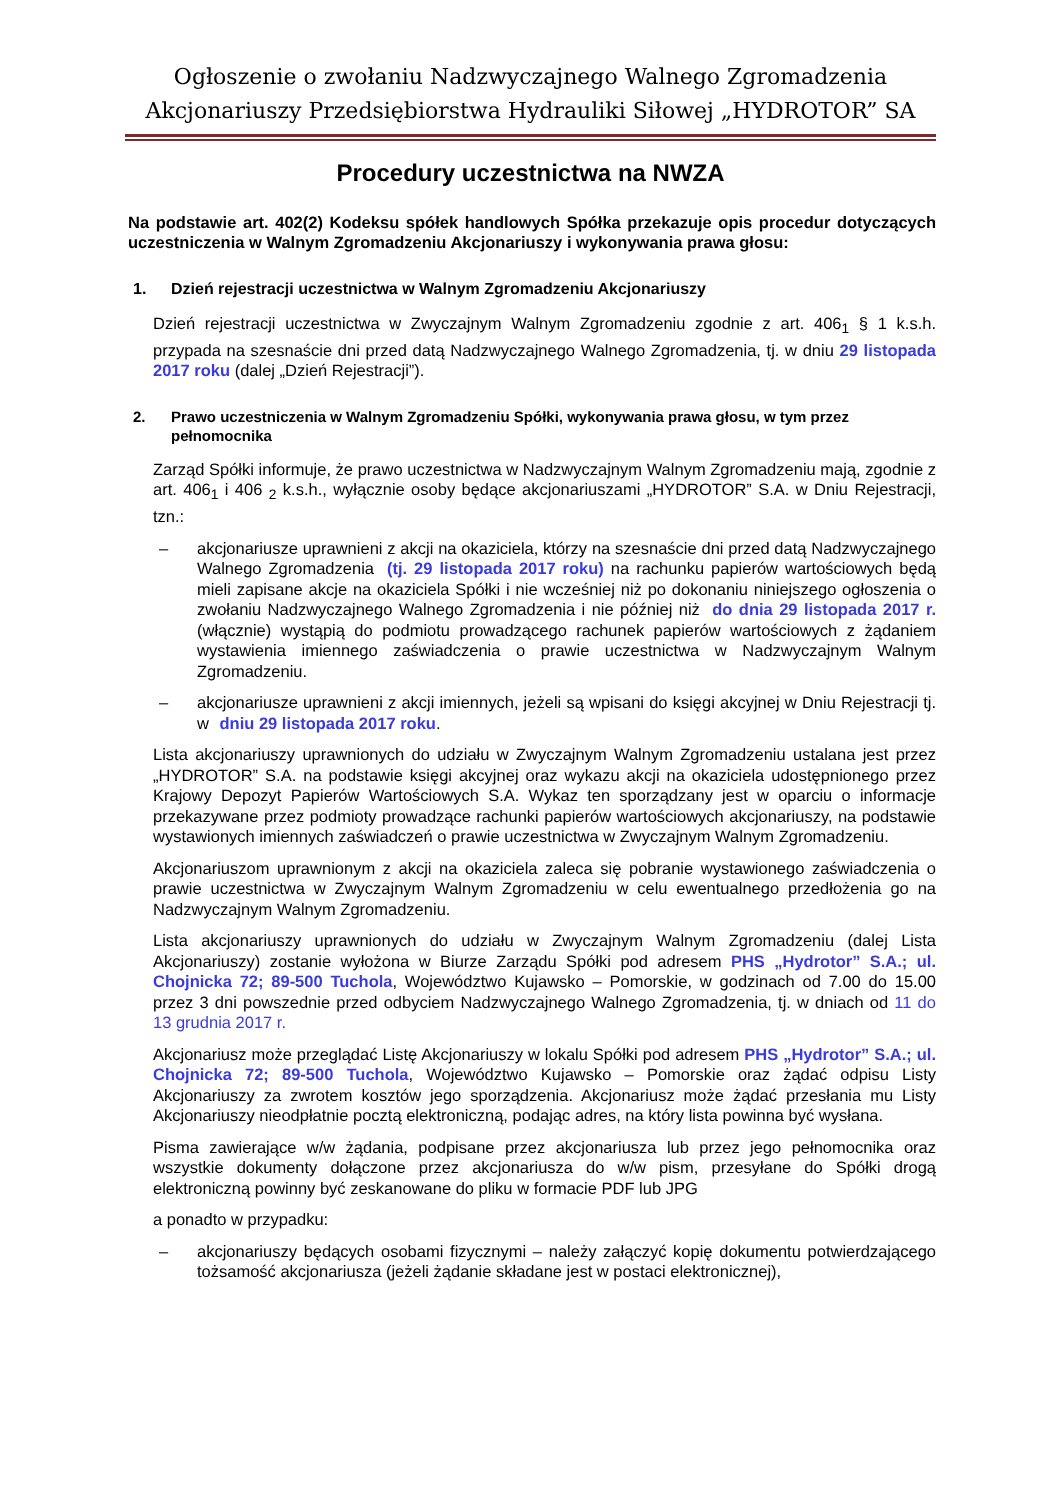Ogłoszenie o zwołaniu Nadzwyczajnego Walnego Zgromadzenia
Akcjonariuszy Przedsiębiorstwa Hydrauliki Siłowej „HYDROTOR” SA
Procedury uczestnictwa na NWZA
Na podstawie art. 402(2) Kodeksu spółek handlowych Spółka przekazuje opis procedur dotyczących uczestniczenia w Walnym Zgromadzeniu Akcjonariuszy i wykonywania prawa głosu:
1. Dzień rejestracji uczestnictwa w Walnym Zgromadzeniu Akcjonariuszy
Dzień rejestracji uczestnictwa w Zwyczajnym Walnym Zgromadzeniu zgodnie z art. 406<sub>1</sub> § 1 k.s.h. przypada na szesnaście dni przed datą Nadzwyczajnego Walnego Zgromadzenia, tj. w dniu 29 listopada 2017 roku (dalej „Dzień Rejestracji”).
2. Prawo uczestniczenia w Walnym Zgromadzeniu Spółki, wykonywania prawa głosu, w tym przez pełnomocnika
Zarząd Spółki informuje, że prawo uczestnictwa w Nadzwyczajnym Walnym Zgromadzeniu mają, zgodnie z art. 406<sub>1</sub> i 406 <sub>2</sub> k.s.h., wyłącznie osoby będące akcjonariuszami „HYDROTOR” S.A. w Dniu Rejestracji, tzn.:
– akcjonariusze uprawnieni z akcji na okaziciela, którzy na szesnaście dni przed datą Nadzwyczajnego Walnego Zgromadzenia (tj. 29 listopada 2017 roku) na rachunku papierów wartościowych będą mieli zapisane akcje na okaziciela Spółki i nie wcześniej niż po dokonaniu niniejszego ogłoszenia o zwołaniu Nadzwyczajnego Walnego Zgromadzenia i nie później niż do dnia 29 listopada 2017 r. (włącznie) wystąpią do podmiotu prowadzącego rachunek papierów wartościowych z żądaniem wystawienia imiennego zaświadczenia o prawie uczestnictwa w Nadzwyczajnym Walnym Zgromadzeniu.
– akcjonariusze uprawnieni z akcji imiennych, jeżeli są wpisani do księgi akcyjnej w Dniu Rejestracji tj. w dniu 29 listopada 2017 roku.
Lista akcjonariuszy uprawnionych do udziału w Zwyczajnym Walnym Zgromadzeniu ustalana jest przez „HYDROTOR” S.A. na podstawie księgi akcyjnej oraz wykazu akcji na okaziciela udostępnionego przez Krajowy Depozyt Papierów Wartościowych S.A. Wykaz ten sporządzany jest w oparciu o informacje przekazywane przez podmioty prowadzące rachunki papierów wartościowych akcjonariuszy, na podstawie wystawionych imiennych zaświadczeń o prawie uczestnictwa w Zwyczajnym Walnym Zgromadzeniu.
Akcjonariuszom uprawnionym z akcji na okaziciela zaleca się pobranie wystawionego zaświadczenia o prawie uczestnictwa w Zwyczajnym Walnym Zgromadzeniu w celu ewentualnego przedłożenia go na Nadzwyczajnym Walnym Zgromadzeniu.
Lista akcjonariuszy uprawnionych do udziału w Zwyczajnym Walnym Zgromadzeniu (dalej Lista Akcjonariuszy) zostanie wyłożona w Biurze Zarządu Spółki pod adresem PHS „Hydrotor” S.A.; ul. Chojnicka 72; 89-500 Tuchola, Województwo Kujawsko – Pomorskie, w godzinach od 7.00 do 15.00 przez 3 dni powszednie przed odbyciem Nadzwyczajnego Walnego Zgromadzenia, tj. w dniach od 11 do 13 grudnia 2017 r.
Akcjonariusz może przeglądać Listę Akcjonariuszy w lokalu Spółki pod adresem PHS „Hydrotor” S.A.; ul. Chojnicka 72; 89-500 Tuchola, Województwo Kujawsko – Pomorskie oraz żądać odpisu Listy Akcjonariuszy za zwrotem kosztów jego sporządzenia. Akcjonariusz może żądać przesłania mu Listy Akcjonariuszy nieodpłatnie pocztą elektroniczną, podając adres, na który lista powinna być wysłana.
Pisma zawierające w/w żądania, podpisane przez akcjonariusza lub przez jego pełnomocnika oraz wszystkie dokumenty dołączone przez akcjonariusza do w/w pism, przesyłane do Spółki drogą elektroniczną powinny być zeskanowane do pliku w formacie PDF lub JPG
a ponadto w przypadku:
– akcjonariuszy będących osobami fizycznymi – należy załączyć kopię dokumentu potwierdzającego tożsamość akcjonariusza (jeżeli żądanie składane jest w postaci elektronicznej),